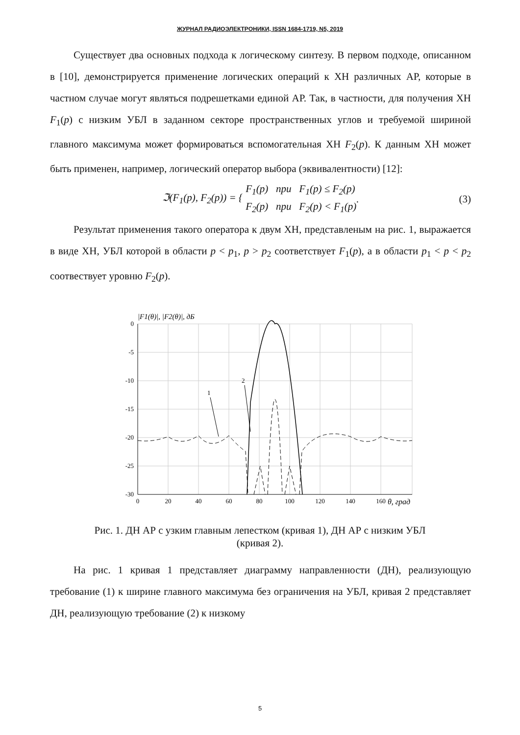ЖУРНАЛ РАДИОЭЛЕКТРОНИКИ, ISSN 1684-1719, N5, 2019
Существует два основных подхода к логическому синтезу. В первом подходе, описанном в [10], демонстрируется применение логических операций к ХН различных АР, которые в частном случае могут являться подрешетками единой АР. Так, в частности, для получения ХН F<sub>1</sub>(p) с низким УБЛ в заданном секторе пространственных углов и требуемой шириной главного максимума может формироваться вспомогательная ХН F<sub>2</sub>(p). К данным ХН может быть применен, например, логический оператор выбора (эквивалентности) [12]:
ℑ(F<sub>1</sub>(p), F<sub>2</sub>(p)) = { F<sub>1</sub>(p) при F<sub>1</sub>(p) ≤ F<sub>2</sub>(p)
F<sub>2</sub>(p) при F<sub>2</sub>(p) < F<sub>1</sub>(p). (3)
Результат применения такого оператора к двум ХН, представленым на рис. 1, выражается в виде ХН, УБЛ которой в области p < p<sub>1</sub>, p > p<sub>2</sub> соответствует F<sub>1</sub>(p), а в области p<sub>1</sub> < p < p<sub>2</sub> соотвествует уровню F<sub>2</sub>(p).
|F1(θ)|, |F2(θ)|, дБ
0
-5
-10
-15
-20
-25
-30
0
20
40
60
80
100
120
140
160
θ, град
1
2
Рис. 1. ДН АР с узким главным лепестком (кривая 1), ДН АР с низким УБЛ
(кривая 2).
На рис. 1 кривая 1 представляет диаграмму направленности (ДН), реализующую требование (1) к ширине главного максимума без ограничения на УБЛ, кривая 2 представляет ДН, реализующую требование (2) к низкому
5